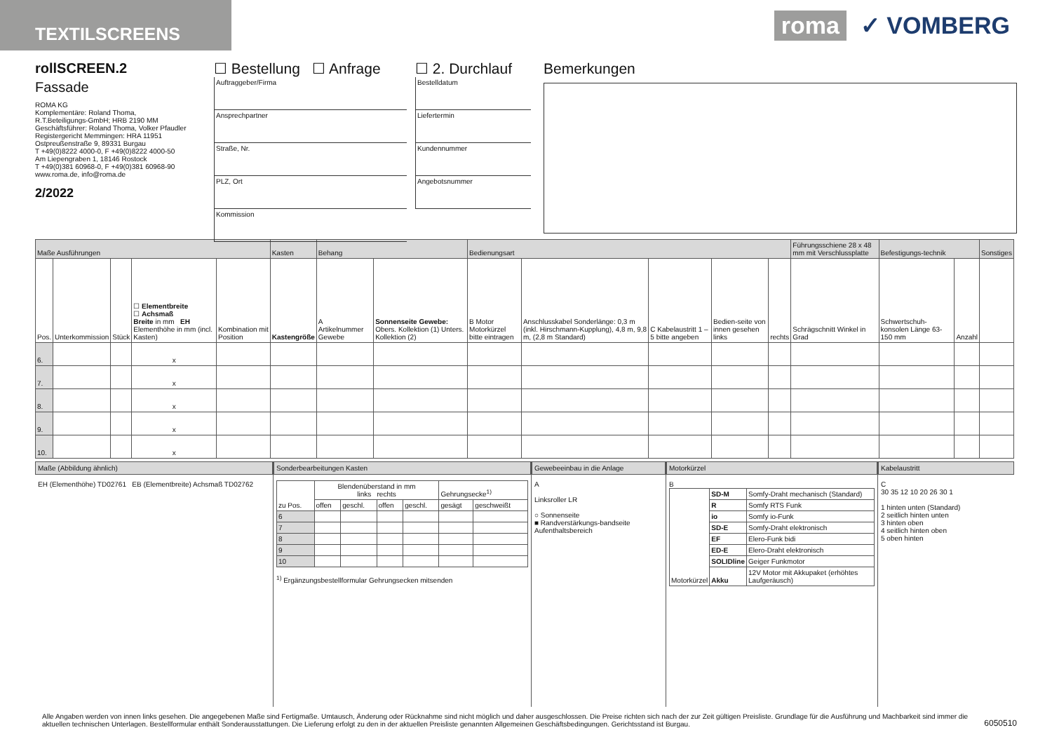TEXTILSCREENS
roma ✓ VOMBERG
rollSCREEN.2
Fassade
ROMA KG
Komplementäre: Roland Thoma,
R.T.Beteiligungs-GmbH; HRB 2190 MM
Geschäftsführer: Roland Thoma, Volker Pfaudler
Registergericht Memmingen: HRA 11951
Ostpreußenstraße 9, 89331 Burgau
T +49(0)8222 4000-0, F +49(0)8222 4000-50
Am Liepengraben 1, 18146 Rostock
T +49(0)381 60968-0, F +49(0)381 60968-90
www.roma.de, info@roma.de
2/2022
☐ Bestellung ☐ Anfrage
Auftraggeber/Firma
Ansprechpartner
Straße, Nr.
PLZ, Ort
Kommission
☐ 2. Durchlauf
Bestelldatum
Liefertermin
Kundennummer
Angebotsnummer
Bemerkungen
| Maße Ausführungen | | | | | Kasten | Behang | | Bedienungsart | | | | | Führungsschiene 28 x 48 mm mit Verschlussplatte | Befestigungs-technik | | Sonstiges |
| --- | --- | --- | --- | --- | --- | --- | --- | --- | --- | --- | --- | --- | --- | --- | --- | --- |
| Pos. | Unterkommission | Stück | ☐ Elementbreite ☐ Achsmaß Breite in mm EH Elementhöhe in mm (incl. Kasten) | Kombination mit Position | Kastengröße | A Artikelnummer Gewebe | Sonnenseite Gewebe: Obers. Kollektion (1) Unters. Kollektion (2) | B Motor Motorkürzel bitte eintragen | Anschlusskabel Sonderlänge: 0,3 m (inkl. Hirschmann-Kupplung), 4,8 m, 9,8 m, (2,8 m Standard) | C Kabelaustritt 1 – 5 bitte angeben | Bedien-seite von innen gesehen links | rechts | Schrägschnitt Winkel in Grad | Schwertschuh-konsolen Länge 63-150 mm | Anzahl | |
| 6. | | | x | | | | | | | | | | | | | |
| 7. | | | x | | | | | | | | | | | | | |
| 8. | | | x | | | | | | | | | | | | | |
| 9. | | | x | | | | | | | | | | | | | |
| 10. | | | x | | | | | | | | | | | | | |
Maße (Abbildung ähnlich)
EH (Elementhöhe) TD02761 EB (Elementbreite) Achsmaß TD02762
Sonderbearbeitungen Kasten
| zu Pos. | Blendenüberstand in mm links rechts | | | | Gehrungsecke<sup>1)</sup> | |
| | offen | geschl. | offen | geschl. | gesägt | geschweißt |
| 6 | | | | | | |
| 7 | | | | | | |
| 8 | | | | | | |
| 9 | | | | | | |
| 10 | | | | | | |
<sup>1)</sup> Ergänzungsbestellformular Gehrungsecken mitsenden
Gewebeeinbau in die Anlage
A
Linksroller LR
○ Sonnenseite
■ Randverstärkungs-bandseite
Aufenthaltsbereich
Motorkürzel
B
| Motorkürzel | SD-M | Somfy-Draht mechanisch (Standard) |
| | R | Somfy RTS Funk |
| | io | Somfy io-Funk |
| | SD-E | Somfy-Draht elektronisch |
| | EF | Elero-Funk bidi |
| | ED-E | Elero-Draht elektronisch |
| | SOLIDline | Geiger Funkmotor |
| | Akku | 12V Motor mit Akkupaket (erhöhtes Laufgeräusch) |
Kabelaustritt
C
30 35 12 10 20 26 30 1
1 hinten unten (Standard)
2 seitlich hinten unten
3 hinten oben
4 seitlich hinten oben
5 oben hinten
Alle Angaben werden von innen links gesehen. Die angegebenen Maße sind Fertigmaße. Umtausch, Änderung oder Rücknahme sind nicht möglich und daher ausgeschlossen. Die Preise richten sich nach der zur Zeit gültigen Preisliste. Grundlage für die Ausführung und Machbarkeit sind immer die aktuellen technischen Unterlagen. Bestellformular enthält Sonderausstattungen. Die Lieferung erfolgt zu den in der aktuellen Preisliste genannten Allgemeinen Geschäftsbedingungen. Gerichtsstand ist Burgau.
6050510